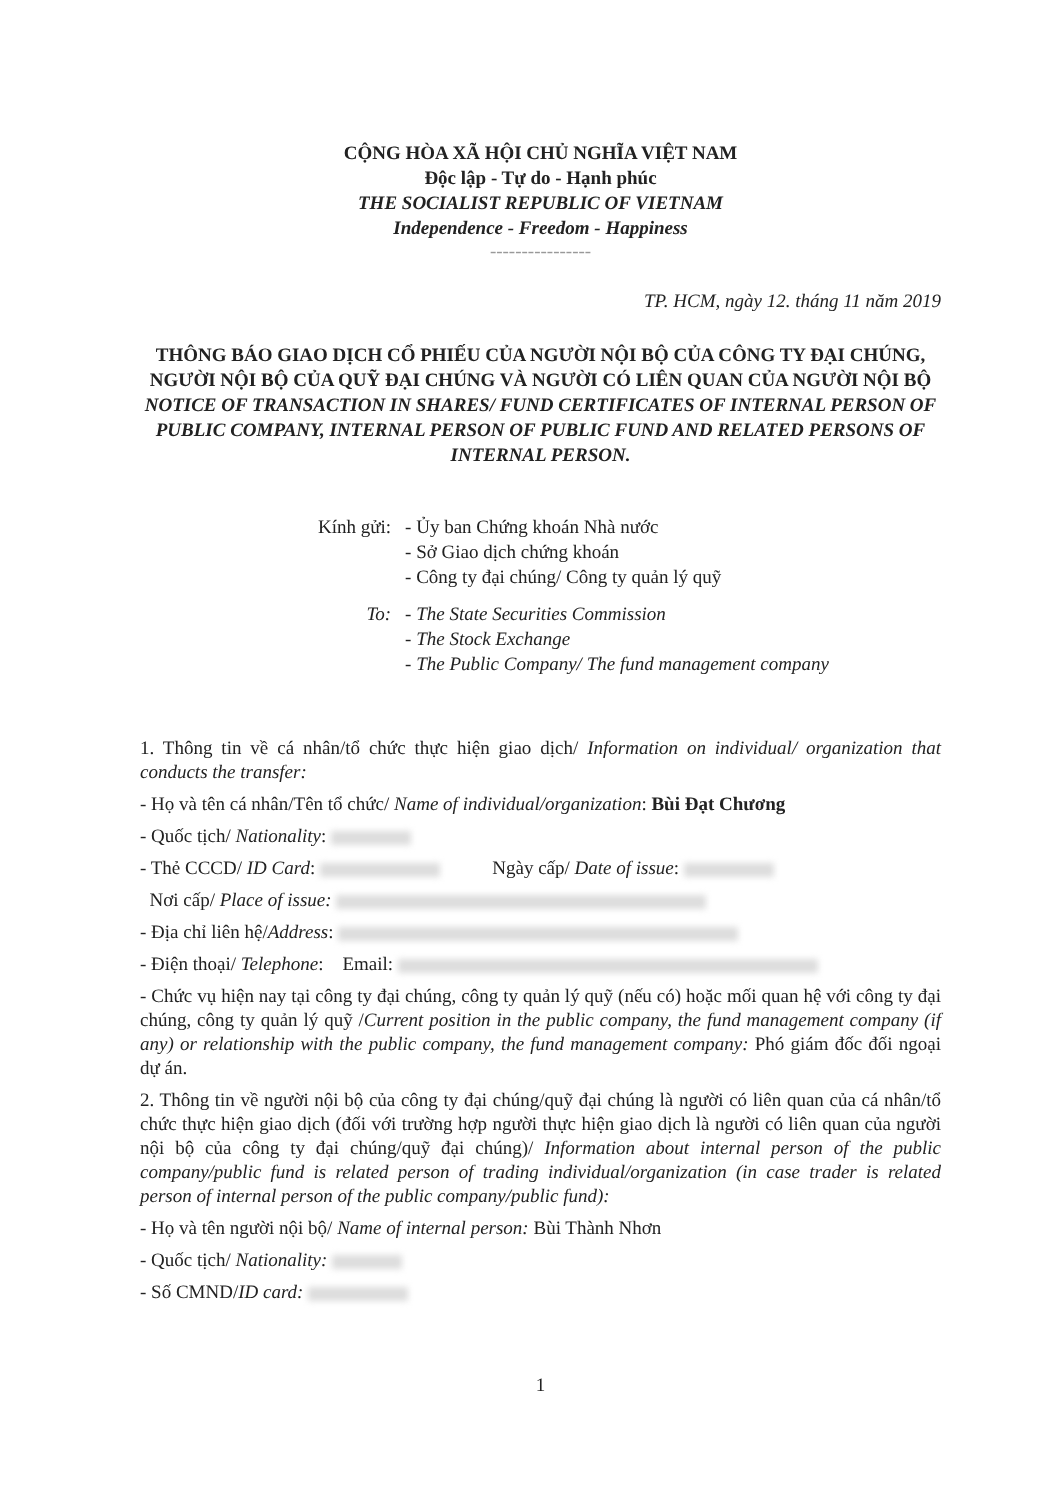CỘNG HÒA XÃ HỘI CHỦ NGHĨA VIỆT NAM
Độc lập - Tự do - Hạnh phúc
THE SOCIALIST REPUBLIC OF VIETNAM
Independence - Freedom - Happiness
----------------
TP. HCM, ngày 12. tháng 11 năm 2019
THÔNG BÁO GIAO DỊCH CỔ PHIẾU CỦA NGƯỜI NỘI BỘ CỦA CÔNG TY ĐẠI CHÚNG, NGƯỜI NỘI BỘ CỦA QUỸ ĐẠI CHÚNG VÀ NGƯỜI CÓ LIÊN QUAN CỦA NGƯỜI NỘI BỘ
NOTICE OF TRANSACTION IN SHARES/ FUND CERTIFICATES OF INTERNAL PERSON OF PUBLIC COMPANY, INTERNAL PERSON OF PUBLIC FUND AND RELATED PERSONS OF INTERNAL PERSON.
| Kính gửi: | - Ủy ban Chứng khoán Nhà nước - Sở Giao dịch chứng khoán - Công ty đại chúng/ Công ty quản lý quỹ |
| To: | - The State Securities Commission - The Stock Exchange - The Public Company/ The fund management company |
1. Thông tin về cá nhân/tổ chức thực hiện giao dịch/ Information on individual/ organization that conducts the transfer:
- Họ và tên cá nhân/Tên tổ chức/ Name of individual/organization: Bùi Đạt Chương
- Quốc tịch/ Nationality:
- Thẻ CCCD/ ID Card: Ngày cấp/ Date of issue:
Nơi cấp/ Place of issue:
- Địa chỉ liên hệ/Address:
- Điện thoại/ Telephone: Email:
- Chức vụ hiện nay tại công ty đại chúng, công ty quản lý quỹ (nếu có) hoặc mối quan hệ với công ty đại chúng, công ty quản lý quỹ /Current position in the public company, the fund management company (if any) or relationship with the public company, the fund management company: Phó giám đốc đối ngoại dự án.
2. Thông tin về người nội bộ của công ty đại chúng/quỹ đại chúng là người có liên quan của cá nhân/tổ chức thực hiện giao dịch (đối với trường hợp người thực hiện giao dịch là người có liên quan của người nội bộ của công ty đại chúng/quỹ đại chúng)/ Information about internal person of the public company/public fund is related person of trading individual/organization (in case trader is related person of internal person of the public company/public fund):
- Họ và tên người nội bộ/ Name of internal person: Bùi Thành Nhơn
- Quốc tịch/ Nationality:
- Số CMND/ID card:
1